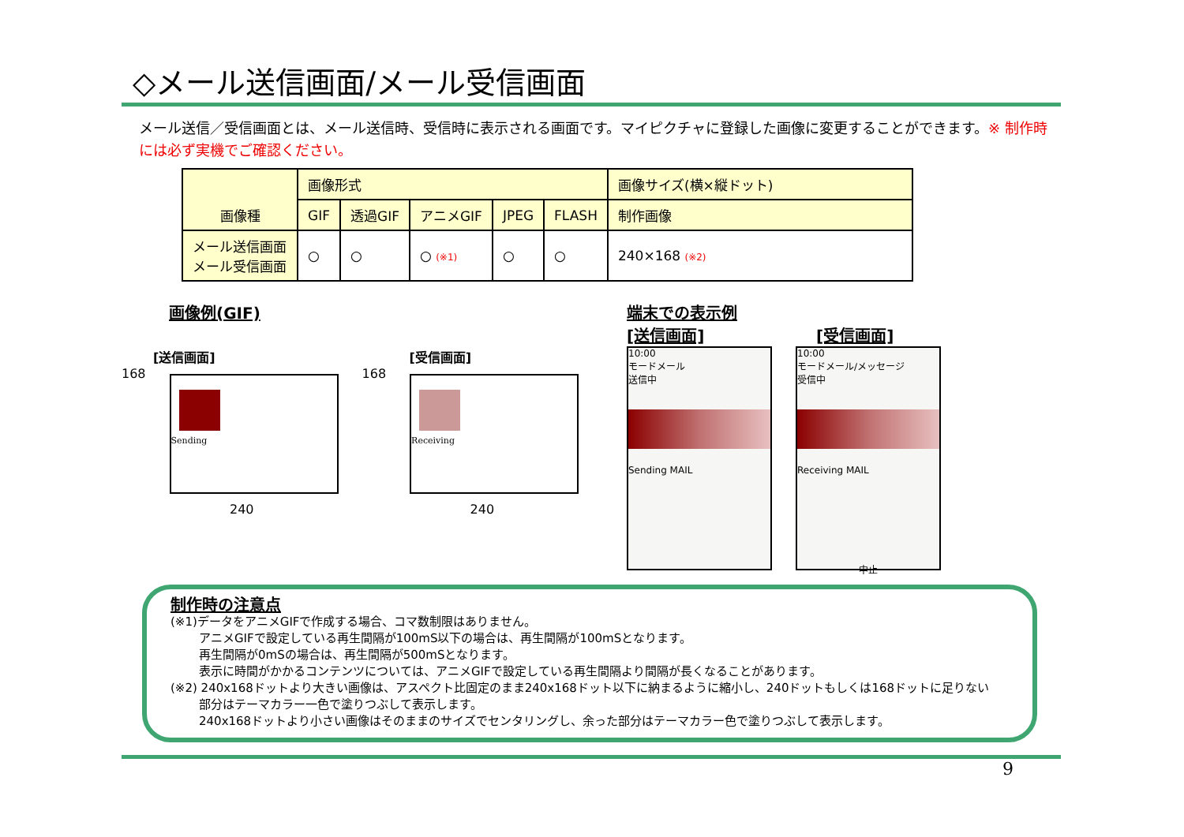◇メール送信画面/メール受信画面
メール送信／受信画面とは、メール送信時、受信時に表示される画面です。マイピクチャに登録した画像に変更することができます。※ 制作時には必ず実機でご確認ください。
| 画像種 | 画像形式 | | | | | 画像サイズ(横×縦ドット) |
| --- | --- | --- | --- | --- | --- | --- |
| | GIF | 透過GIF | アニメGIF | JPEG | FLASH | 制作画像 |
| メール送信画面 メール受信画面 | ○ | ○ | ○ (※1) | ○ | ○ | 240×168 (※2) |
画像例(GIF)
[送信画面]
168
Sending
240
[受信画面]
168
Receiving
240
端末での表示例
[送信画面] [受信画面]
10:00
モードメール
送信中
Sending MAIL
10:00
モードメール/メッセージ
受信中
Receiving MAIL
中止
制作時の注意点
(※1)データをアニメGIFで作成する場合、コマ数制限はありません。
アニメGIFで設定している再生間隔が100mS以下の場合は、再生間隔が100mSとなります。
再生間隔が0mSの場合は、再生間隔が500mSとなります。
表示に時間がかかるコンテンツについては、アニメGIFで設定している再生間隔より間隔が長くなることがあります。
(※2) 240x168ドットより大きい画像は、アスペクト比固定のまま240x168ドット以下に納まるように縮小し、240ドットもしくは168ドットに足りない
部分はテーマカラー一色で塗りつぶして表示します。
240x168ドットより小さい画像はそのままのサイズでセンタリングし、余った部分はテーマカラー色で塗りつぶして表示します。
9